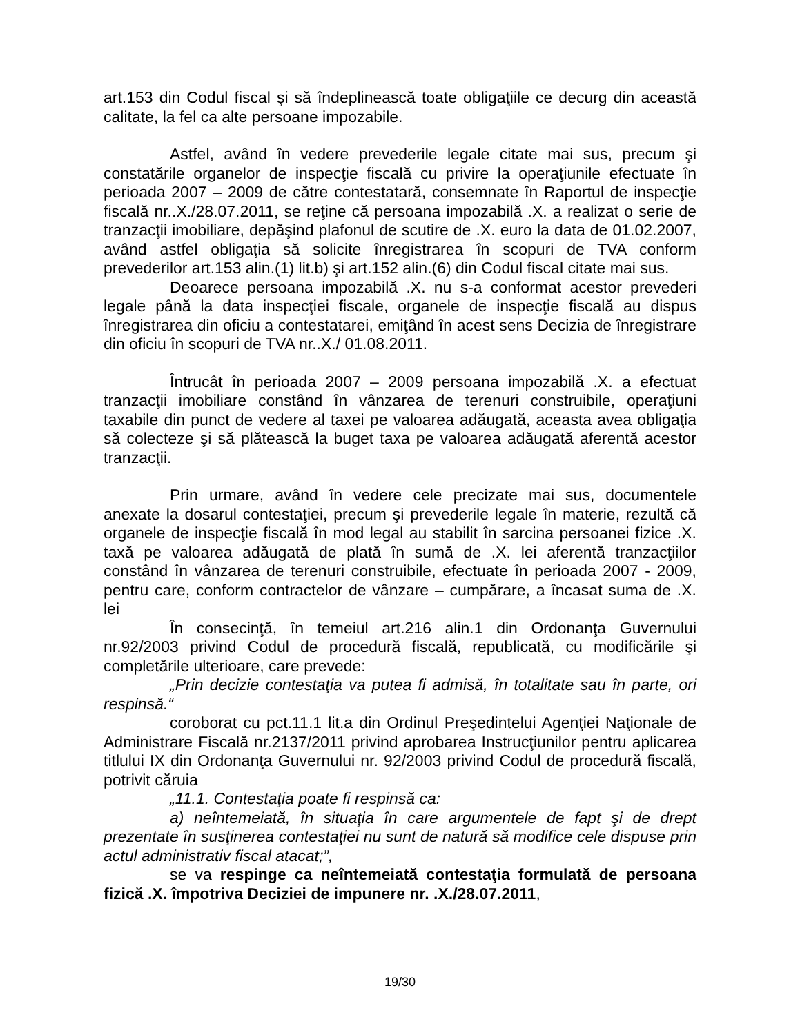art.153 din Codul fiscal şi să îndeplinească toate obligaţiile ce decurg din această calitate, la fel ca alte persoane impozabile.
Astfel, având în vedere prevederile legale citate mai sus, precum şi constatările organelor de inspecţie fiscală cu privire la operaţiunile efectuate în perioada 2007 – 2009 de către contestatară, consemnate în Raportul de inspecţie fiscală nr..X./28.07.2011, se reţine că persoana impozabilă .X. a realizat o serie de tranzacţii imobiliare, depăşind plafonul de scutire de .X. euro la data de 01.02.2007, având astfel obligaţia să solicite înregistrarea în scopuri de TVA conform prevederilor art.153 alin.(1) lit.b) şi art.152 alin.(6) din Codul fiscal citate mai sus.
Deoarece persoana impozabilă .X. nu s-a conformat acestor prevederi legale până la data inspecţiei fiscale, organele de inspecţie fiscală au dispus înregistrarea din oficiu a contestatarei, emiţând în acest sens Decizia de înregistrare din oficiu în scopuri de TVA nr..X./ 01.08.2011.
Întrucât în perioada 2007 – 2009 persoana impozabilă .X. a efectuat tranzacţii imobiliare constând în vânzarea de terenuri construibile, operaţiuni taxabile din punct de vedere al taxei pe valoarea adăugată, aceasta avea obligaţia să colecteze şi să plătească la buget taxa pe valoarea adăugată aferentă acestor tranzacţii.
Prin urmare, având în vedere cele precizate mai sus, documentele anexate la dosarul contestaţiei, precum şi prevederile legale în materie, rezultă că organele de inspecţie fiscală în mod legal au stabilit în sarcina persoanei fizice .X. taxă pe valoarea adăugată de plată în sumă de .X. lei aferentă tranzacţiilor constând în vânzarea de terenuri construibile, efectuate în perioada 2007 - 2009, pentru care, conform contractelor de vânzare – cumpărare, a încasat suma de .X. lei
În consecinţă, în temeiul art.216 alin.1 din Ordonanţa Guvernului nr.92/2003 privind Codul de procedură fiscală, republicată, cu modificările şi completările ulterioare, care prevede:
„Prin decizie contestaţia va putea fi admisă, în totalitate sau în parte, ori respinsă.“
coroborat cu pct.11.1 lit.a din Ordinul Preşedintelui Agenţiei Naţionale de Administrare Fiscală nr.2137/2011 privind aprobarea Instrucţiunilor pentru aplicarea titlului IX din Ordonanţa Guvernului nr. 92/2003 privind Codul de procedură fiscală, potrivit căruia
„11.1. Contestaţia poate fi respinsă ca:
a) neîntemeiată, în situaţia în care argumentele de fapt şi de drept prezentate în susţinerea contestaţiei nu sunt de natură să modifice cele dispuse prin actul administrativ fiscal atacat;”,
se va respinge ca neîntemeiată contestaţia formulată de persoana fizică .X. împotriva Deciziei de impunere nr. .X./28.07.2011,
19/30